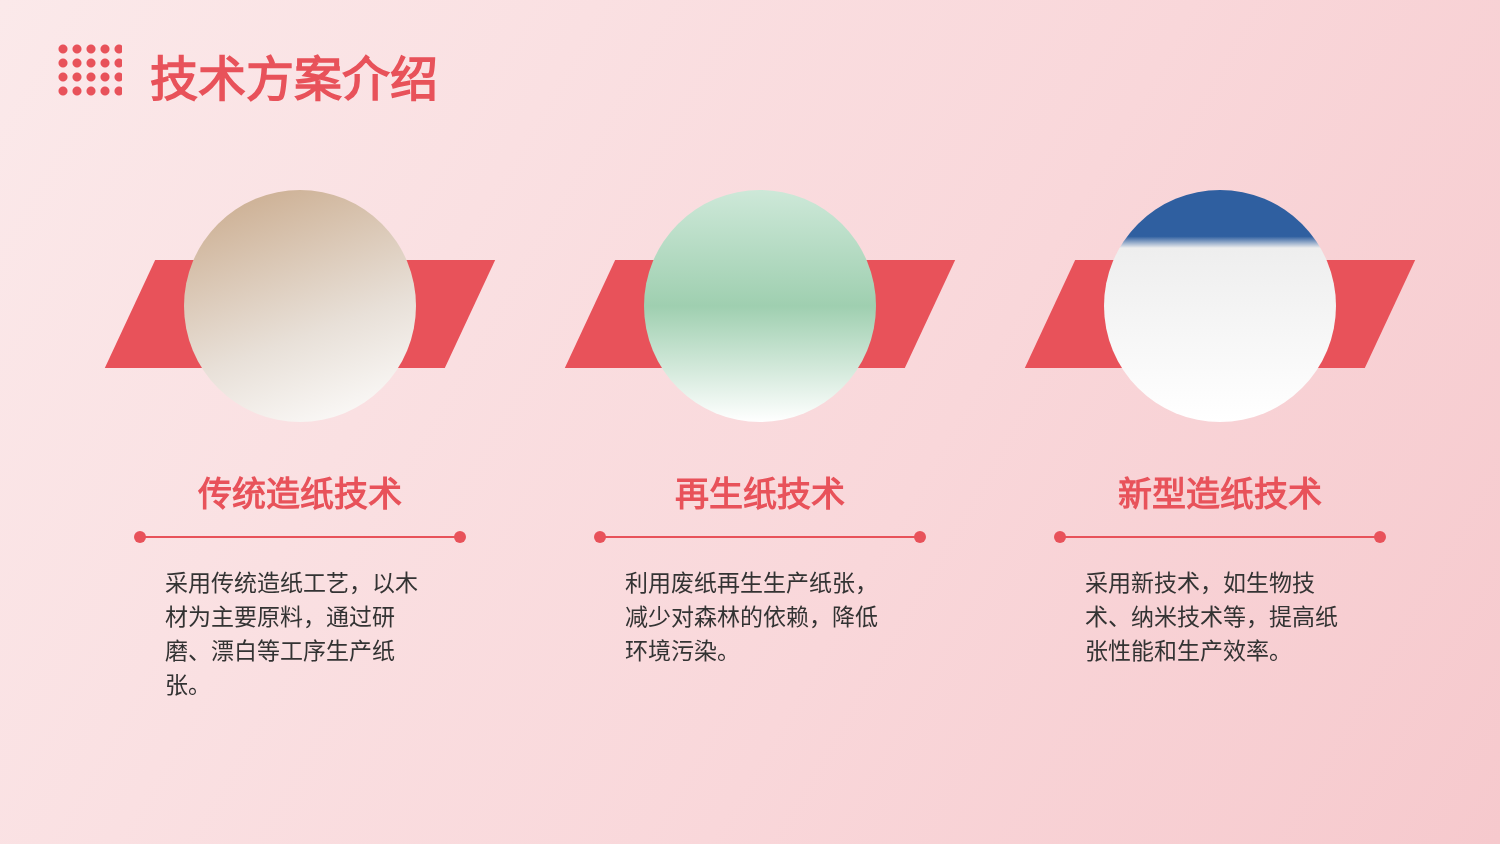技术方案介绍
传统造纸技术
采用传统造纸工艺，以木材为主要原料，通过研磨、漂白等工序生产纸张。
再生纸技术
利用废纸再生生产纸张，减少对森林的依赖，降低环境污染。
新型造纸技术
采用新技术，如生物技术、纳米技术等，提高纸张性能和生产效率。